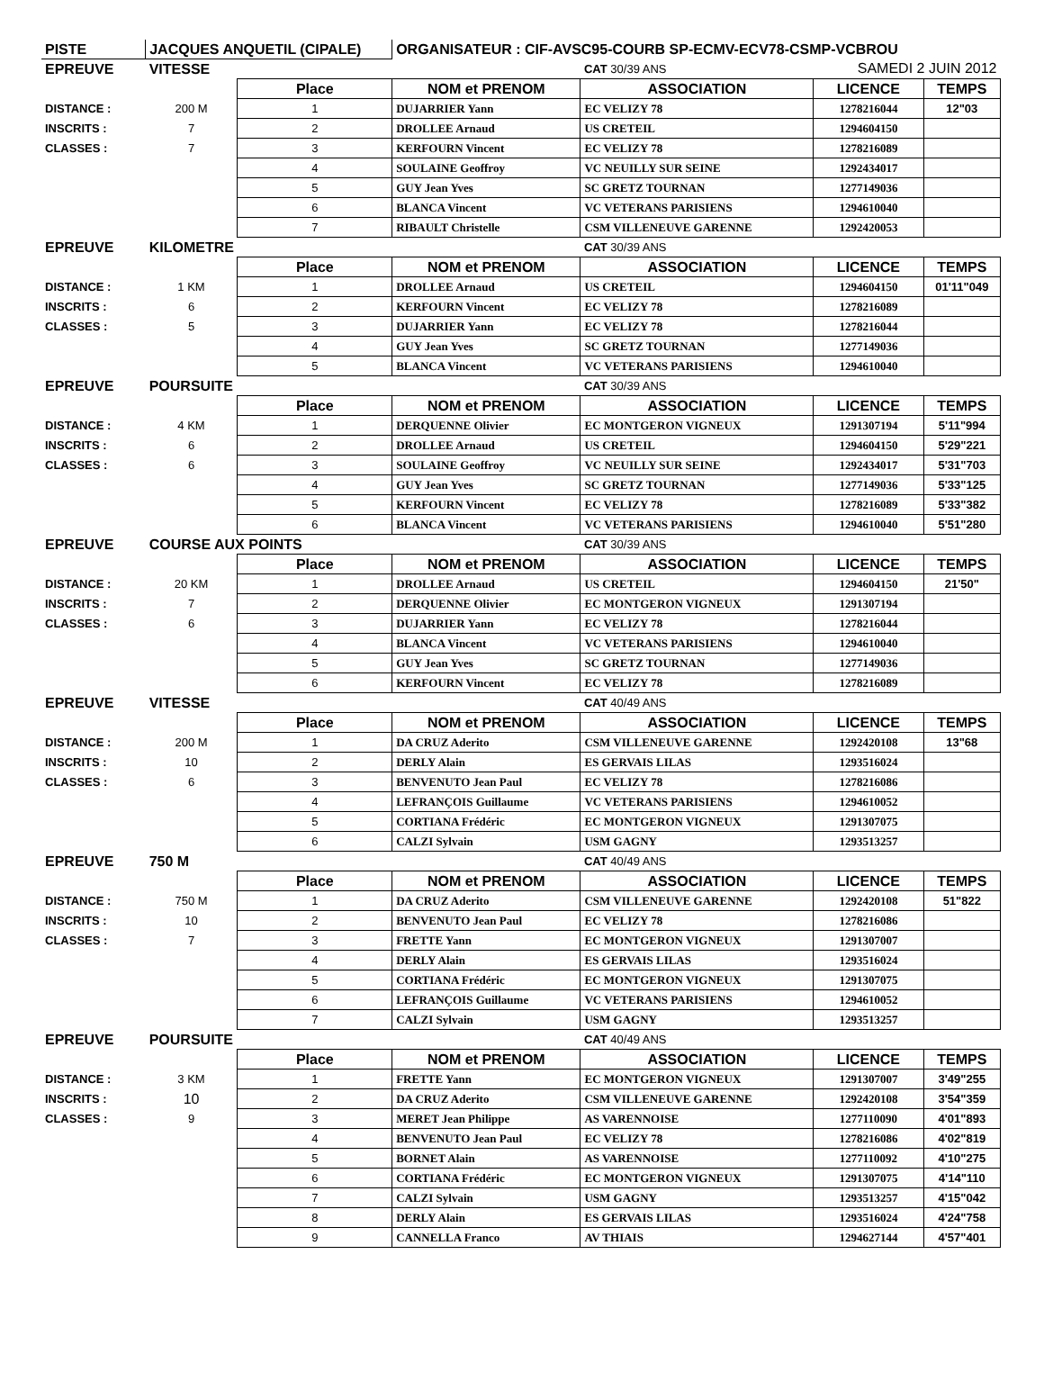| PISTE | JACQUES ANQUETIL (CIPALE) | | ORGANISATEUR : CIF-AVSC95-COURB SP-ECMV-ECV78-CSMP-VCBROU | | | |
| EPREUVE | VITESSE | | | CAT 30/39 ANS | SAMEDI 2 JUIN 2012 | |
| | | Place | NOM et PRENOM | ASSOCIATION | LICENCE | TEMPS |
| DISTANCE : | 200 M | 1 | DUJARRIER Yann | EC VELIZY 78 | 1278216044 | 12"03 |
| INSCRITS : | 7 | 2 | DROLLEE Arnaud | US CRETEIL | 1294604150 | |
| CLASSES : | 7 | 3 | KERFOURN Vincent | EC VELIZY 78 | 1278216089 | |
| | | 4 | SOULAINE Geoffroy | VC NEUILLY SUR SEINE | 1292434017 | |
| | | 5 | GUY Jean Yves | SC GRETZ TOURNAN | 1277149036 | |
| | | 6 | BLANCA Vincent | VC VETERANS PARISIENS | 1294610040 | |
| | | 7 | RIBAULT Christelle | CSM VILLENEUVE GARENNE | 1292420053 | |
| EPREUVE | KILOMETRE | | | CAT 30/39 ANS | | |
| | | Place | NOM et PRENOM | ASSOCIATION | LICENCE | TEMPS |
| DISTANCE : | 1 KM | 1 | DROLLEE Arnaud | US CRETEIL | 1294604150 | 01'11"049 |
| INSCRITS : | 6 | 2 | KERFOURN Vincent | EC VELIZY 78 | 1278216089 | |
| CLASSES : | 5 | 3 | DUJARRIER Yann | EC VELIZY 78 | 1278216044 | |
| | | 4 | GUY Jean Yves | SC GRETZ TOURNAN | 1277149036 | |
| | | 5 | BLANCA Vincent | VC VETERANS PARISIENS | 1294610040 | |
| EPREUVE | POURSUITE | | | CAT 30/39 ANS | | |
| | | Place | NOM et PRENOM | ASSOCIATION | LICENCE | TEMPS |
| DISTANCE : | 4 KM | 1 | DERQUENNE Olivier | EC MONTGERON VIGNEUX | 1291307194 | 5'11"994 |
| INSCRITS : | 6 | 2 | DROLLEE Arnaud | US CRETEIL | 1294604150 | 5'29"221 |
| CLASSES : | 6 | 3 | SOULAINE Geoffroy | VC NEUILLY SUR SEINE | 1292434017 | 5'31"703 |
| | | 4 | GUY Jean Yves | SC GRETZ TOURNAN | 1277149036 | 5'33"125 |
| | | 5 | KERFOURN Vincent | EC VELIZY 78 | 1278216089 | 5'33"382 |
| | | 6 | BLANCA Vincent | VC VETERANS PARISIENS | 1294610040 | 5'51"280 |
| EPREUVE | COURSE AUX POINTS | | | CAT 30/39 ANS | | |
| | | Place | NOM et PRENOM | ASSOCIATION | LICENCE | TEMPS |
| DISTANCE : | 20 KM | 1 | DROLLEE Arnaud | US CRETEIL | 1294604150 | 21'50" |
| INSCRITS : | 7 | 2 | DERQUENNE Olivier | EC MONTGERON VIGNEUX | 1291307194 | |
| CLASSES : | 6 | 3 | DUJARRIER Yann | EC VELIZY 78 | 1278216044 | |
| | | 4 | BLANCA Vincent | VC VETERANS PARISIENS | 1294610040 | |
| | | 5 | GUY Jean Yves | SC GRETZ TOURNAN | 1277149036 | |
| | | 6 | KERFOURN Vincent | EC VELIZY 78 | 1278216089 | |
| EPREUVE | VITESSE | | | CAT 40/49 ANS | | |
| | | Place | NOM et PRENOM | ASSOCIATION | LICENCE | TEMPS |
| DISTANCE : | 200 M | 1 | DA CRUZ Aderito | CSM VILLENEUVE GARENNE | 1292420108 | 13"68 |
| INSCRITS : | 10 | 2 | DERLY Alain | ES GERVAIS LILAS | 1293516024 | |
| CLASSES : | 6 | 3 | BENVENUTO Jean Paul | EC VELIZY 78 | 1278216086 | |
| | | 4 | LEFRANÇOIS Guillaume | VC VETERANS PARISIENS | 1294610052 | |
| | | 5 | CORTIANA Frédéric | EC MONTGERON VIGNEUX | 1291307075 | |
| | | 6 | CALZI Sylvain | USM GAGNY | 1293513257 | |
| EPREUVE | 750 M | | | CAT 40/49 ANS | | |
| | | Place | NOM et PRENOM | ASSOCIATION | LICENCE | TEMPS |
| DISTANCE : | 750 M | 1 | DA CRUZ Aderito | CSM VILLENEUVE GARENNE | 1292420108 | 51"822 |
| INSCRITS : | 10 | 2 | BENVENUTO Jean Paul | EC VELIZY 78 | 1278216086 | |
| CLASSES : | 7 | 3 | FRETTE Yann | EC MONTGERON VIGNEUX | 1291307007 | |
| | | 4 | DERLY Alain | ES GERVAIS LILAS | 1293516024 | |
| | | 5 | CORTIANA Frédéric | EC MONTGERON VIGNEUX | 1291307075 | |
| | | 6 | LEFRANÇOIS Guillaume | VC VETERANS PARISIENS | 1294610052 | |
| | | 7 | CALZI Sylvain | USM GAGNY | 1293513257 | |
| EPREUVE | POURSUITE | | | CAT 40/49 ANS | | |
| | | Place | NOM et PRENOM | ASSOCIATION | LICENCE | TEMPS |
| DISTANCE : | 3 KM | 1 | FRETTE Yann | EC MONTGERON VIGNEUX | 1291307007 | 3'49"255 |
| INSCRITS : | 10 | 2 | DA CRUZ Aderito | CSM VILLENEUVE GARENNE | 1292420108 | 3'54"359 |
| CLASSES : | 9 | 3 | MERET Jean Philippe | AS VARENNOISE | 1277110090 | 4'01"893 |
| | | 4 | BENVENUTO Jean Paul | EC VELIZY 78 | 1278216086 | 4'02"819 |
| | | 5 | BORNET Alain | AS VARENNOISE | 1277110092 | 4'10"275 |
| | | 6 | CORTIANA Frédéric | EC MONTGERON VIGNEUX | 1291307075 | 4'14"110 |
| | | 7 | CALZI Sylvain | USM GAGNY | 1293513257 | 4'15"042 |
| | | 8 | DERLY Alain | ES GERVAIS LILAS | 1293516024 | 4'24"758 |
| | | 9 | CANNELLA Franco | AV THIAIS | 1294627144 | 4'57"401 |